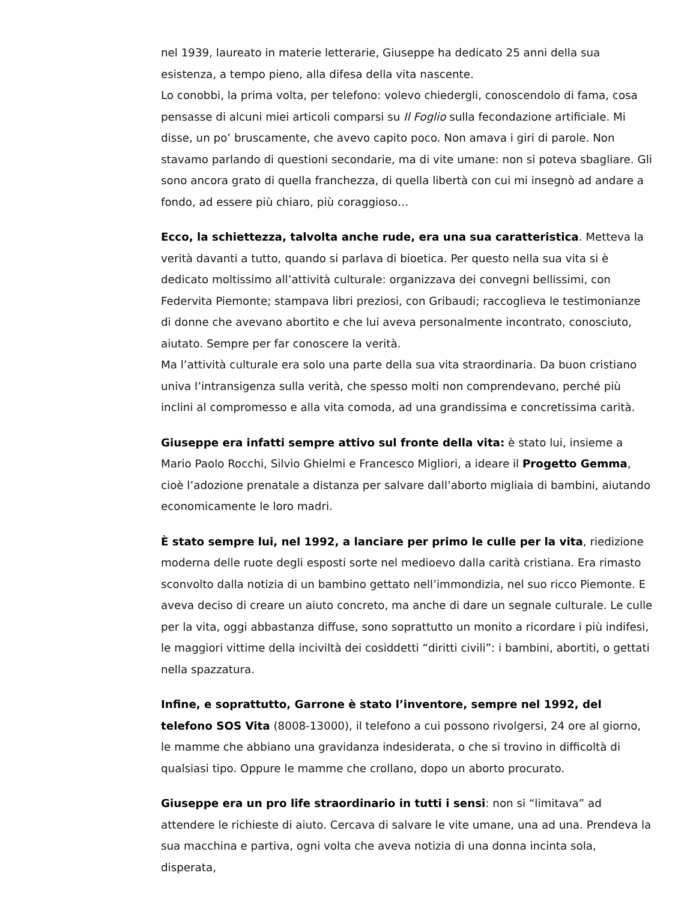nel 1939, laureato in materie letterarie, Giuseppe ha dedicato 25 anni della sua esistenza, a tempo pieno, alla difesa della vita nascente.
Lo conobbi, la prima volta, per telefono: volevo chiedergli, conoscendolo di fama, cosa pensasse di alcuni miei articoli comparsi su Il Foglio sulla fecondazione artificiale. Mi disse, un po’ bruscamente, che avevo capito poco. Non amava i giri di parole. Non stavamo parlando di questioni secondarie, ma di vite umane: non si poteva sbagliare. Gli sono ancora grato di quella franchezza, di quella libertà con cui mi insegnò ad andare a fondo, ad essere più chiaro, più coraggioso…
Ecco, la schiettezza, talvolta anche rude, era una sua caratteristica. Metteva la verità davanti a tutto, quando si parlava di bioetica. Per questo nella sua vita si è dedicato moltissimo all’attività culturale: organizzava dei convegni bellissimi, con Federvita Piemonte; stampava libri preziosi, con Gribaudi; raccoglieva le testimonianze di donne che avevano abortito e che lui aveva personalmente incontrato, conosciuto, aiutato. Sempre per far conoscere la verità.
Ma l’attività culturale era solo una parte della sua vita straordinaria. Da buon cristiano univa l’intransigenza sulla verità, che spesso molti non comprendevano, perché più inclini al compromesso e alla vita comoda, ad una grandissima e concretissima carità.
Giuseppe era infatti sempre attivo sul fronte della vita: è stato lui, insieme a Mario Paolo Rocchi, Silvio Ghielmi e Francesco Migliori, a ideare il Progetto Gemma, cioè l’adozione prenatale a distanza per salvare dall’aborto migliaia di bambini, aiutando economicamente le loro madri.
È stato sempre lui, nel 1992, a lanciare per primo le culle per la vita, riedizione moderna delle ruote degli esposti sorte nel medioevo dalla carità cristiana. Era rimasto sconvolto dalla notizia di un bambino gettato nell’immondizia, nel suo ricco Piemonte. E aveva deciso di creare un aiuto concreto, ma anche di dare un segnale culturale. Le culle per la vita, oggi abbastanza diffuse, sono soprattutto un monito a ricordare i più indifesi, le maggiori vittime della inciviltà dei cosiddetti “diritti civili”: i bambini, abortiti, o gettati nella spazzatura.
Infine, e soprattutto, Garrone è stato l’inventore, sempre nel 1992, del telefono SOS Vita (8008-13000), il telefono a cui possono rivolgersi, 24 ore al giorno, le mamme che abbiano una gravidanza indesiderata, o che si trovino in difficoltà di qualsiasi tipo. Oppure le mamme che crollano, dopo un aborto procurato.
Giuseppe era un pro life straordinario in tutti i sensi: non si “limitava” ad attendere le richieste di aiuto. Cercava di salvare le vite umane, una ad una. Prendeva la sua macchina e partiva, ogni volta che aveva notizia di una donna incinta sola, disperata,